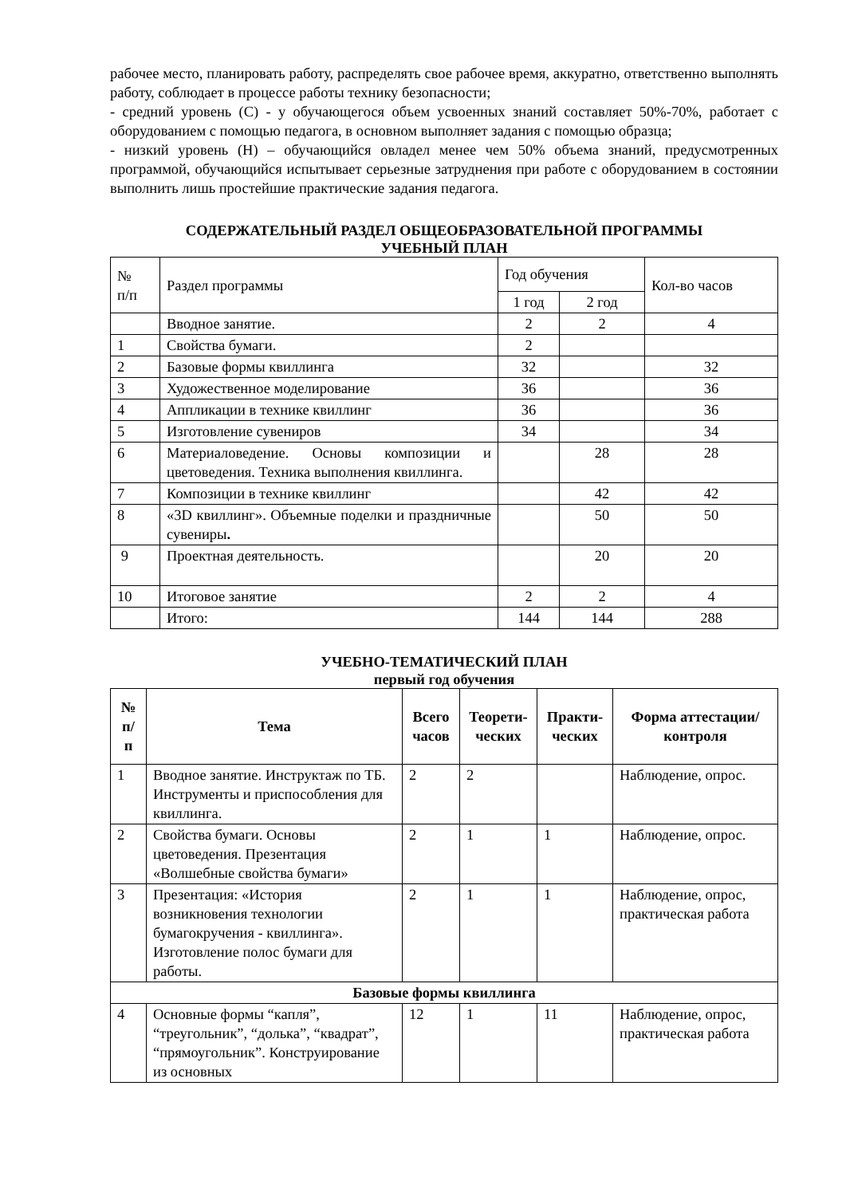рабочее место, планировать работу, распределять свое рабочее время, аккуратно, ответственно выполнять работу, соблюдает в процессе работы технику безопасности;
- средний уровень (С) - у обучающегося объем усвоенных знаний составляет 50%-70%, работает с оборудованием с помощью педагога, в основном выполняет задания с помощью образца;
- низкий уровень (Н) – обучающийся овладел менее чем 50% объема знаний, предусмотренных программой, обучающийся испытывает серьезные затруднения при работе с оборудованием в состоянии выполнить лишь простейшие практические задания педагога.
СОДЕРЖАТЕЛЬНЫЙ РАЗДЕЛ ОБЩЕОБРАЗОВАТЕЛЬНОЙ ПРОГРАММЫ
УЧЕБНЫЙ ПЛАН
| № п/п | Раздел программы | Год обучения | | Кол-во часов |
| | | 1 год | 2 год | |
| | Вводное занятие. | 2 | 2 | 4 |
| 1 | Свойства бумаги. | 2 | | |
| 2 | Базовые формы квиллинга | 32 | | 32 |
| 3 | Художественное моделирование | 36 | | 36 |
| 4 | Аппликации в технике квиллинг | 36 | | 36 |
| 5 | Изготовление сувениров | 34 | | 34 |
| 6 | Материаловедение. Основы композиции и цветоведения. Техника выполнения квиллинга. | | 28 | 28 |
| 7 | Композиции в технике квиллинг | | 42 | 42 |
| 8 | «3D квиллинг». Объемные поделки и праздничные сувениры . | | 50 | 50 |
| 9 | Проектная деятельность. | | 20 | 20 |
| 10 | Итоговое занятие | 2 | 2 | 4 |
| | Итого: | 144 | 144 | 288 |
УЧЕБНО-ТЕМАТИЧЕСКИЙ ПЛАН
первый год обучения
| № п/ п | Тема | Всего часов | Теорети-ческих | Практи-ческих | Форма аттестации/контроля |
| --- | --- | --- | --- | --- | --- |
| 1 | Вводное занятие. Инструктаж по ТБ. Инструменты и приспособления для квиллинга. | 2 | 2 | | Наблюдение, опрос. |
| 2 | Свойства бумаги. Основы цветоведения. Презентация «Волшебные свойства бумаги» | 2 | 1 | 1 | Наблюдение, опрос. |
| 3 | Презентация: «История возникновения технологии бумагокручения - квиллинга». Изготовление полос бумаги для работы. | 2 | 1 | 1 | Наблюдение, опрос, практическая работа |
| Базовые формы квиллинга | | | | | |
| 4 | Основные формы “капля”, “треугольник”, “долька”, “квадрат”, “прямоугольник”. Конструирование из основных | 12 | 1 | 11 | Наблюдение, опрос, практическая работа |